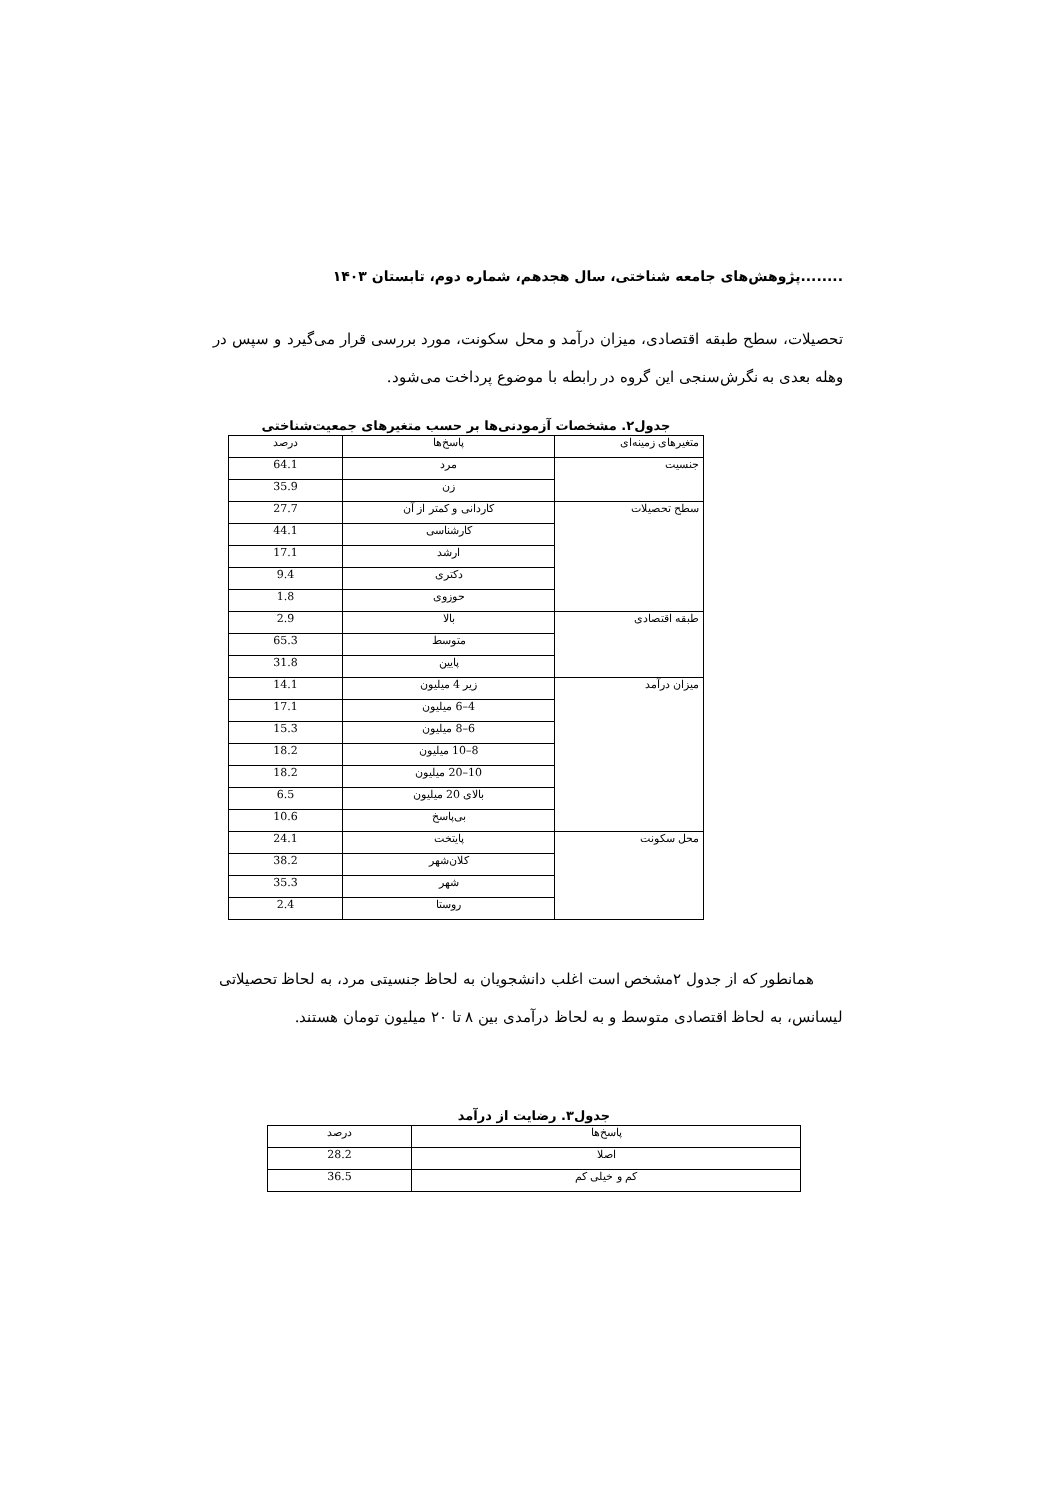........پژوهش‌های جامعه شناختی، سال هجدهم، شماره دوم، تابستان ۱۴۰۳
تحصیلات، سطح طبقه اقتصادی، میزان درآمد و محل سکونت، مورد بررسی قرار می‌گیرد و سپس در وهله بعدی به نگرش‌سنجی این گروه در رابطه با موضوع پرداخت می‌شود.
جدول۲. مشخصات آزمودنی‌ها بر حسب متغیرهای جمعیت‌شناختی
| متغیرهای زمینه‌ای | پاسخ‌ها | درصد |
| --- | --- | --- |
| جنسیت | مرد | 64.1 |
| | زن | 35.9 |
| سطح تحصیلات | کاردانی و کمتر از آن | 27.7 |
| | کارشناسی | 44.1 |
| | ارشد | 17.1 |
| | دکتری | 9.4 |
| | حوزوی | 1.8 |
| طبقه اقتصادی | بالا | 2.9 |
| | متوسط | 65.3 |
| | پایین | 31.8 |
| میزان درآمد | زیر 4 میلیون | 14.1 |
| | 4–6 میلیون | 17.1 |
| | 6–8 میلیون | 15.3 |
| | 8–10 میلیون | 18.2 |
| | 10–20 میلیون | 18.2 |
| | بالای 20 میلیون | 6.5 |
| | بی‌پاسخ | 10.6 |
| محل سکونت | پایتخت | 24.1 |
| | کلان‌شهر | 38.2 |
| | شهر | 35.3 |
| | روستا | 2.4 |
همانطور که از جدول ۲مشخص است اغلب دانشجویان به لحاظ جنسیتی مرد، به لحاظ تحصیلاتی لیسانس، به لحاظ اقتصادی متوسط و به لحاظ درآمدی بین ۸ تا ۲۰ میلیون تومان هستند.
جدول۳. رضایت از درآمد
| پاسخ‌ها | درصد |
| --- | --- |
| اصلا | 28.2 |
| کم و خیلی کم | 36.5 |